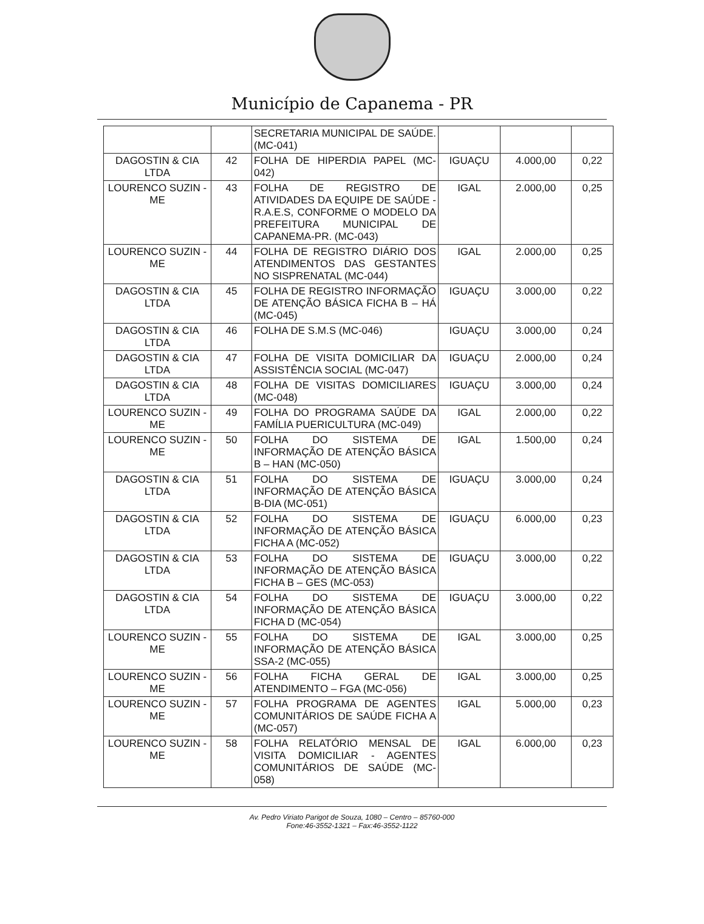Município de Capanema - PR
| | | SECRETARIA MUNICIPAL DE SAÚDE. (MC-041) | | | |
| DAGOSTIN & CIA LTDA | 42 | FOLHA DE HIPERDIA PAPEL (MC-042) | IGUAÇU | 4.000,00 | 0,22 |
| LOURENCO SUZIN - ME | 43 | FOLHA DE REGISTRO DE ATIVIDADES DA EQUIPE DE SAÚDE - R.A.E.S, CONFORME O MODELO DA PREFEITURA MUNICIPAL DE CAPANEMA-PR. (MC-043) | IGAL | 2.000,00 | 0,25 |
| LOURENCO SUZIN - ME | 44 | FOLHA DE REGISTRO DIÁRIO DOS ATENDIMENTOS DAS GESTANTES NO SISPRENATAL (MC-044) | IGAL | 2.000,00 | 0,25 |
| DAGOSTIN & CIA LTDA | 45 | FOLHA DE REGISTRO INFORMAÇÃO DE ATENÇÃO BÁSICA FICHA B – HÁ (MC-045) | IGUAÇU | 3.000,00 | 0,22 |
| DAGOSTIN & CIA LTDA | 46 | FOLHA DE S.M.S (MC-046) | IGUAÇU | 3.000,00 | 0,24 |
| DAGOSTIN & CIA LTDA | 47 | FOLHA DE VISITA DOMICILIAR DA ASSISTÊNCIA SOCIAL (MC-047) | IGUAÇU | 2.000,00 | 0,24 |
| DAGOSTIN & CIA LTDA | 48 | FOLHA DE VISITAS DOMICILIARES (MC-048) | IGUAÇU | 3.000,00 | 0,24 |
| LOURENCO SUZIN - ME | 49 | FOLHA DO PROGRAMA SAÚDE DA FAMÍLIA PUERICULTURA (MC-049) | IGAL | 2.000,00 | 0,22 |
| LOURENCO SUZIN - ME | 50 | FOLHA DO SISTEMA DE INFORMAÇÃO DE ATENÇÃO BÁSICA B – HAN (MC-050) | IGAL | 1.500,00 | 0,24 |
| DAGOSTIN & CIA LTDA | 51 | FOLHA DO SISTEMA DE INFORMAÇÃO DE ATENÇÃO BÁSICA B-DIA (MC-051) | IGUAÇU | 3.000,00 | 0,24 |
| DAGOSTIN & CIA LTDA | 52 | FOLHA DO SISTEMA DE INFORMAÇÃO DE ATENÇÃO BÁSICA FICHA A (MC-052) | IGUAÇU | 6.000,00 | 0,23 |
| DAGOSTIN & CIA LTDA | 53 | FOLHA DO SISTEMA DE INFORMAÇÃO DE ATENÇÃO BÁSICA FICHA B – GES (MC-053) | IGUAÇU | 3.000,00 | 0,22 |
| DAGOSTIN & CIA LTDA | 54 | FOLHA DO SISTEMA DE INFORMAÇÃO DE ATENÇÃO BÁSICA FICHA D (MC-054) | IGUAÇU | 3.000,00 | 0,22 |
| LOURENCO SUZIN - ME | 55 | FOLHA DO SISTEMA DE INFORMAÇÃO DE ATENÇÃO BÁSICA SSA-2 (MC-055) | IGAL | 3.000,00 | 0,25 |
| LOURENCO SUZIN - ME | 56 | FOLHA FICHA GERAL DE ATENDIMENTO – FGA (MC-056) | IGAL | 3.000,00 | 0,25 |
| LOURENCO SUZIN - ME | 57 | FOLHA PROGRAMA DE AGENTES COMUNITÁRIOS DE SAÚDE FICHA A (MC-057) | IGAL | 5.000,00 | 0,23 |
| LOURENCO SUZIN - ME | 58 | FOLHA RELATÓRIO MENSAL DE VISITA DOMICILIAR - AGENTES COMUNITÁRIOS DE SAÚDE (MC-058) | IGAL | 6.000,00 | 0,23 |
Av. Pedro Viriato Parigot de Souza, 1080 – Centro – 85760-000
Fone:46-3552-1321 – Fax:46-3552-1122